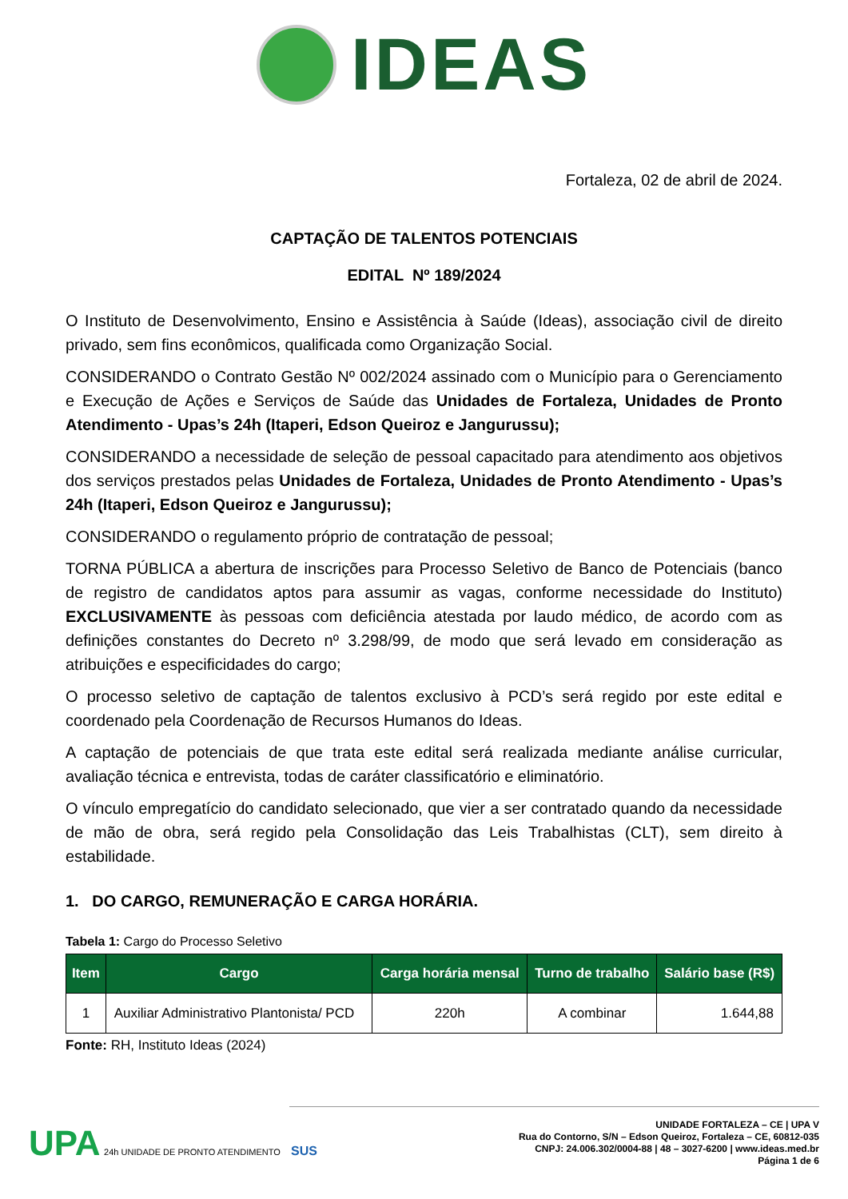IDEAS
Fortaleza, 02 de abril de 2024.
CAPTAÇÃO DE TALENTOS POTENCIAIS
EDITAL Nº 189/2024
O Instituto de Desenvolvimento, Ensino e Assistência à Saúde (Ideas), associação civil de direito privado, sem fins econômicos, qualificada como Organização Social.
CONSIDERANDO o Contrato Gestão Nº 002/2024 assinado com o Município para o Gerenciamento e Execução de Ações e Serviços de Saúde das Unidades de Fortaleza, Unidades de Pronto Atendimento - Upas’s 24h (Itaperi, Edson Queiroz e Jangurussu);
CONSIDERANDO a necessidade de seleção de pessoal capacitado para atendimento aos objetivos dos serviços prestados pelas Unidades de Fortaleza, Unidades de Pronto Atendimento - Upas’s 24h (Itaperi, Edson Queiroz e Jangurussu);
CONSIDERANDO o regulamento próprio de contratação de pessoal;
TORNA PÚBLICA a abertura de inscrições para Processo Seletivo de Banco de Potenciais (banco de registro de candidatos aptos para assumir as vagas, conforme necessidade do Instituto) EXCLUSIVAMENTE às pessoas com deficiência atestada por laudo médico, de acordo com as definições constantes do Decreto nº 3.298/99, de modo que será levado em consideração as atribuições e especificidades do cargo;
O processo seletivo de captação de talentos exclusivo à PCD’s será regido por este edital e coordenado pela Coordenação de Recursos Humanos do Ideas.
A captação de potenciais de que trata este edital será realizada mediante análise curricular, avaliação técnica e entrevista, todas de caráter classificatório e eliminatório.
O vínculo empregatício do candidato selecionado, que vier a ser contratado quando da necessidade de mão de obra, será regido pela Consolidação das Leis Trabalhistas (CLT), sem direito à estabilidade.
1. DO CARGO, REMUNERAÇÃO E CARGA HORÁRIA.
Tabela 1: Cargo do Processo Seletivo
| Item | Cargo | Carga horária mensal | Turno de trabalho | Salário base (R$) |
| --- | --- | --- | --- | --- |
| 1 | Auxiliar Administrativo Plantonista/ PCD | 220h | A combinar | 1.644,88 |
Fonte: RH, Instituto Ideas (2024)
UPA 24h UNIDADE DE PRONTO ATENDIMENTO SUS
UNIDADE FORTALEZA – CE | UPA V
Rua do Contorno, S/N – Edson Queiroz, Fortaleza – CE, 60812-035
CNPJ: 24.006.302/0004-88 | 48 – 3027-6200 | www.ideas.med.br
Página 1 de 6